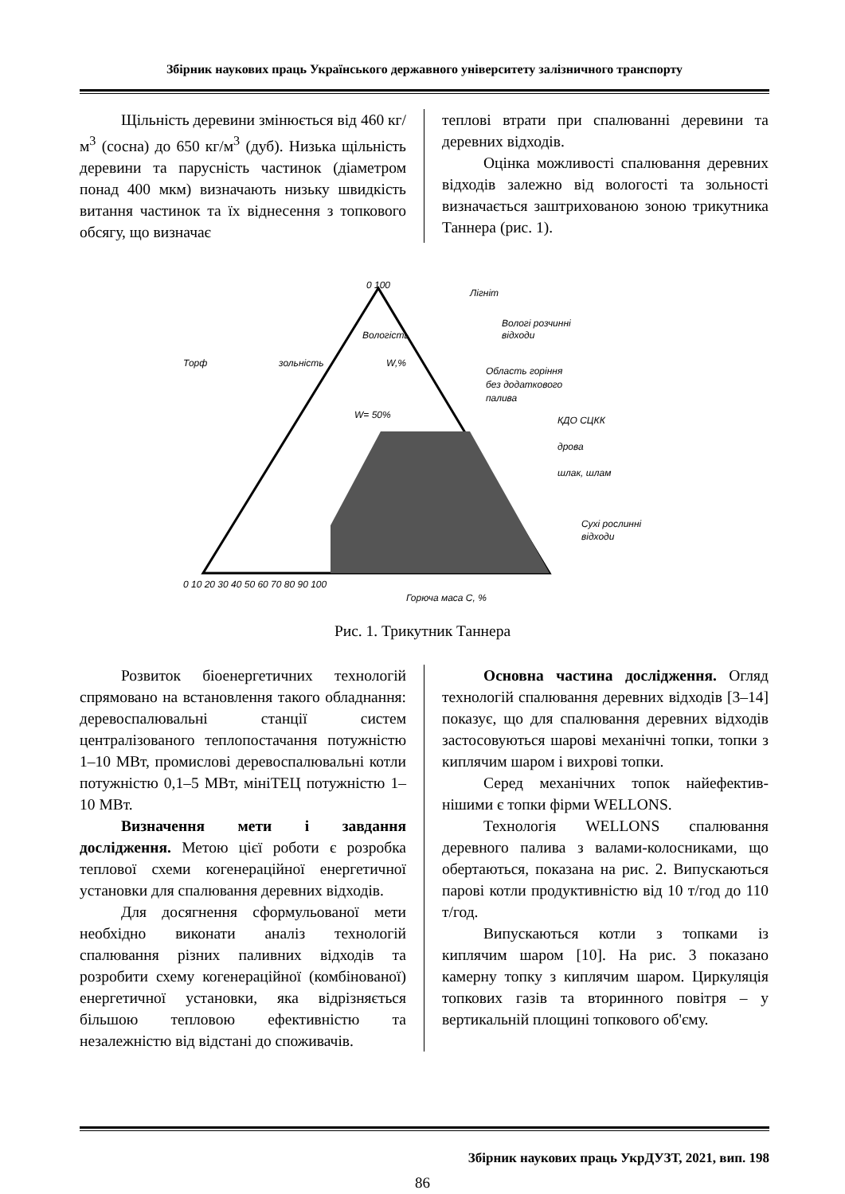Збірник наукових праць Українського державного університету залізничного транспорту
Щільність деревини змінюється від 460 кг/м<sup>3</sup> (сосна) до 650 кг/м<sup>3</sup> (дуб). Низька щільність деревини та парусність частинок (діаметром понад 400 мкм) визначають низьку швидкість витання частинок та їх віднесення з топкового обсягу, що визначає
теплові втрати при спалюванні деревини та деревних відходів.
Оцінка можливості спалювання деревних відходів залежно від вологості та зольності визначається заштрихованою зоною трикутника Таннера (рис. 1).
0 100
Лігніт
Вологі розчинні
відходи
Торф
зольність
Вологість
W,%
Область горіння
без додаткового
палива
W= 50%
КДО СЦКК
дрова
шлак, шлам
Сухі рослинні
відходи
0 10 20 30 40 50 60 70 80 90 100
Горюча маса С, %
Рис. 1. Трикутник Таннера
Розвиток біоенергетичних технологій спрямовано на встановлення такого обладнання: деревоспалювальні станції систем централізованого теплопостачання потужністю 1–10 МВт, промислові дерево­спалювальні котли потужністю 0,1–5 МВт, мініТЕЦ потужністю 1–10 МВт.
Визначення мети і завдання дослідження. Метою цієї роботи є розробка теплової схеми когенераційної енергетичної установки для спалювання деревних відходів.
Для досягнення сформульованої мети необхідно виконати аналіз технологій спалювання різних паливних відходів та розробити схему когенераційної (комбінованої) енергетичної установки, яка відрізняється більшою тепловою ефективністю та незалежністю від відстані до споживачів.
Основна частина дослідження. Огляд технологій спалювання деревних відходів [3–14] показує, що для спалювання деревних відходів застосовуються шарові механічні топки, топки з киплячим шаром і вихрові топки.
Серед механічних топок найефектив­нішими є топки фірми WELLONS.
Технологія WELLONS спалювання деревного палива з валами-колосниками, що обертаються, показана на рис. 2. Випускаються парові котли продуктивністю від 10 т/год до 110 т/год.
Випускаються котли з топками із киплячим шаром [10]. На рис. 3 показано камерну топку з киплячим шаром. Циркуляція топкових газів та вторинного повітря – у вертикальній площині топкового об'єму.
Збірник наукових праць УкрДУЗТ, 2021, вип. 198
86